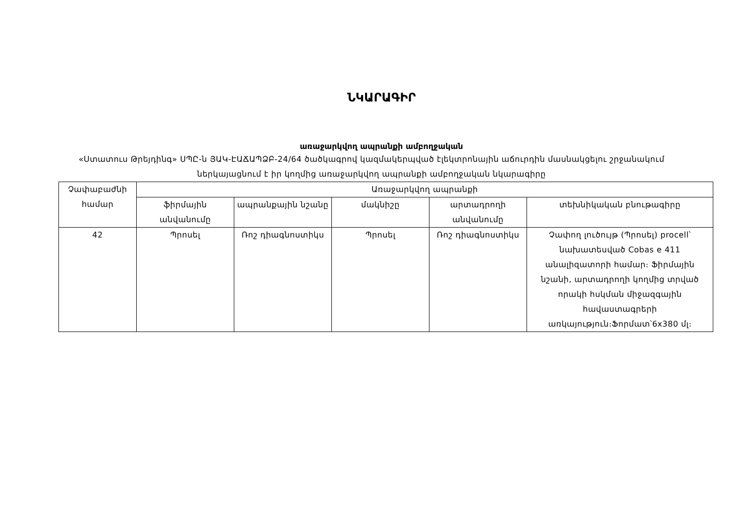ՆԿԱՐԱԳԻՐ
առաջարկվող ապրանքի ամբողջական
«Ստատուս Թրեյդինգ» ՍՊԸ-ն ՅԱԿ-ԷԱՃԱՊՁԲ-24/64 ծածկագրով կազմակերպված էլեկտրոնային աճուրդին մասնակցելու շրջանակում ներկայացնում է իր կողմից առաջարկվող ապրանքի ամբողջական նկարագիրը
| Չափաբաժնի համար | Առաջարկվող ապրանքի | | | | |
| --- | --- | --- | --- | --- | --- |
| | ֆիրմային անվանումը | ապրանքային նշանը | մակնիշը | արտադրողի անվանումը | տեխնիկական բնութագիրը |
| 42 | Պրոսել | Ռոշ դիագնոստիկս | Պրոսել | Ռոշ դիագնոստիկս | Չափող լուծույթ (Պրոսել) procell՝ նախատեսված Cobas e 411 անալիզատորի համար։ Ֆիրմային նշանի, արտադրողի կողմից տրված որակի հսկման միջազգային հավաստագրերի առկայություն։Ֆորմատ՝6x380 մլ։ |